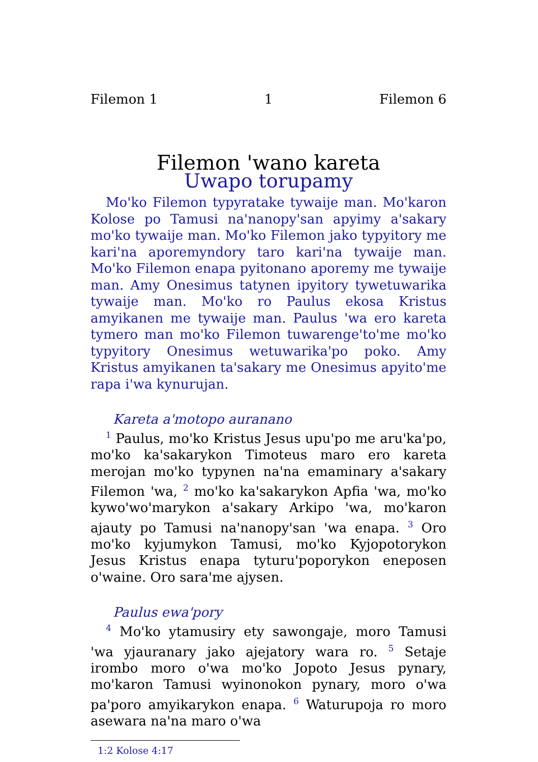Filemon 1 1 Filemon 6
Filemon 'wano kareta
Uwapo torupamy
Mo'ko Filemon typyratake tywaije man. Mo'karon Kolose po Tamusi na'nanopy'san apyimy a'sakary mo'ko tywaije man. Mo'ko Filemon jako typyitory me kari'na aporemyndory taro kari'na tywaije man. Mo'ko Filemon enapa pyitonano aporemy me tywaije man. Amy Onesimus tatynen ipyitory tywetuwarika tywaije man. Mo'ko ro Paulus ekosa Kristus amyikanen me tywaije man. Paulus 'wa ero kareta tymero man mo'ko Filemon tuwarenge'to'me mo'ko typyitory Onesimus wetuwarika'po poko. Amy Kristus amyikanen ta'sakary me Onesimus apyito'me rapa i'wa kynurujan.
Kareta a'motopo auranano
<sup>1</sup> Paulus, mo'ko Kristus Jesus upu'po me aru'ka'po, mo'ko ka'sakarykon Timoteus maro ero kareta merojan mo'ko typynen na'na emaminary a'sakary Filemon 'wa, <sup>2</sup> mo'ko ka'sakarykon Apfia 'wa, mo'ko kywo'wo'marykon a'sakary Arkipo 'wa, mo'karon ajauty po Tamusi na'nanopy'san 'wa enapa. <sup>3</sup> Oro mo'ko kyjumykon Tamusi, mo'ko Kyjopotorykon Jesus Kristus enapa tyturu'poporykon eneposen o'waine. Oro sara'me ajysen.
Paulus ewa'pory
<sup>4</sup> Mo'ko ytamusiry ety sawongaje, moro Tamusi 'wa yjauranary jako ajejatory wara ro. <sup>5</sup> Setaje irombo moro o'wa mo'ko Jopoto Jesus pynary, mo'karon Tamusi wyinonokon pynary, moro o'wa pa'poro amyikarykon enapa. <sup>6</sup> Waturupoja ro moro asewara na'na maro o'wa
1:2 Kolose 4:17